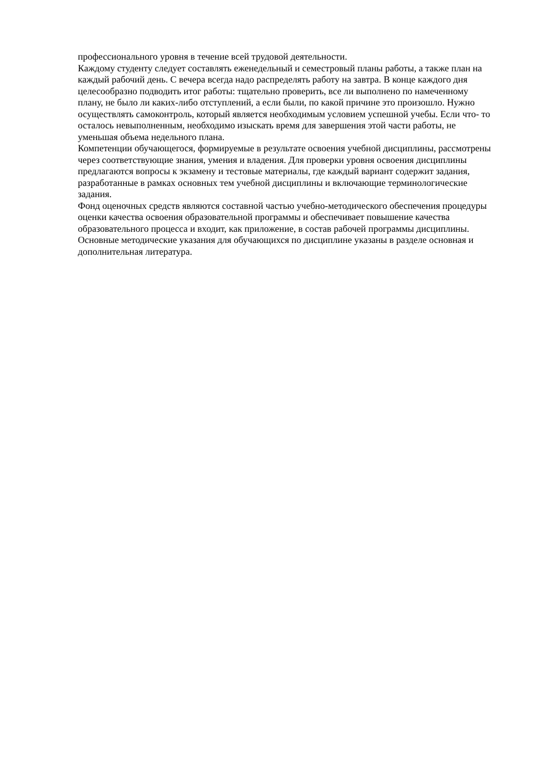профессионального уровня в течение всей трудовой деятельности.
Каждому студенту следует составлять еженедельный и семестровый планы работы, а также план на каждый рабочий день. С вечера всегда надо распределять работу на завтра. В конце каждого дня целесообразно подводить итог работы: тщательно проверить, все ли выполнено по намеченному плану, не было ли каких-либо отступлений, а если были, по какой причине это произошло. Нужно осуществлять самоконтроль, который является необходимым условием успешной учебы. Если что- то осталось невыполненным, необходимо изыскать время для завершения этой части работы, не уменьшая объема недельного плана.
Компетенции обучающегося, формируемые в результате освоения учебной дисциплины, рассмотрены через соответствующие знания, умения и владения. Для проверки уровня освоения дисциплины предлагаются вопросы к экзамену и тестовые материалы, где каждый вариант содержит задания, разработанные в рамках основных тем учебной дисциплины и включающие терминологические задания.
Фонд оценочных средств являются составной частью учебно-методического обеспечения процедуры оценки качества освоения образовательной программы и обеспечивает повышение качества образовательного процесса и входит, как приложение, в состав рабочей программы дисциплины.
Основные методические указания для обучающихся по дисциплине указаны в разделе основная и дополнительная литература.